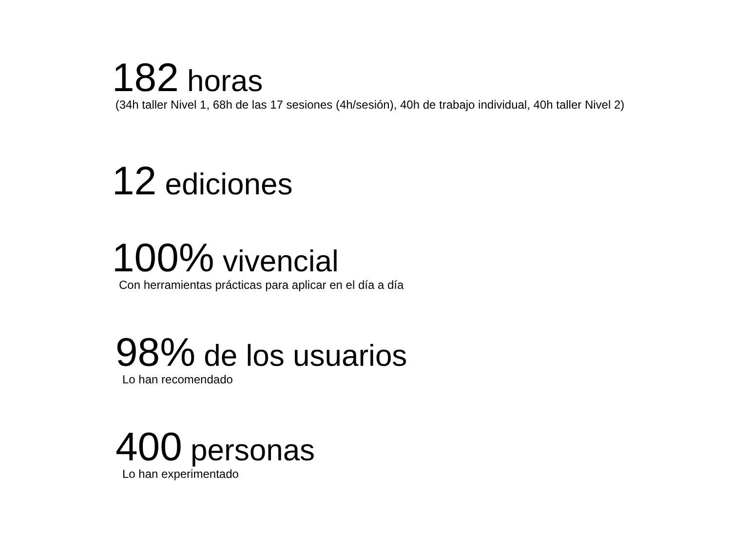182 horas
(34h taller Nivel 1, 68h de las 17 sesiones (4h/sesión), 40h de trabajo individual, 40h taller Nivel 2)
12 ediciones
100% vivencial
Con herramientas prácticas para aplicar en el día a día
98% de los usuarios
Lo han recomendado
400 personas
Lo han experimentado